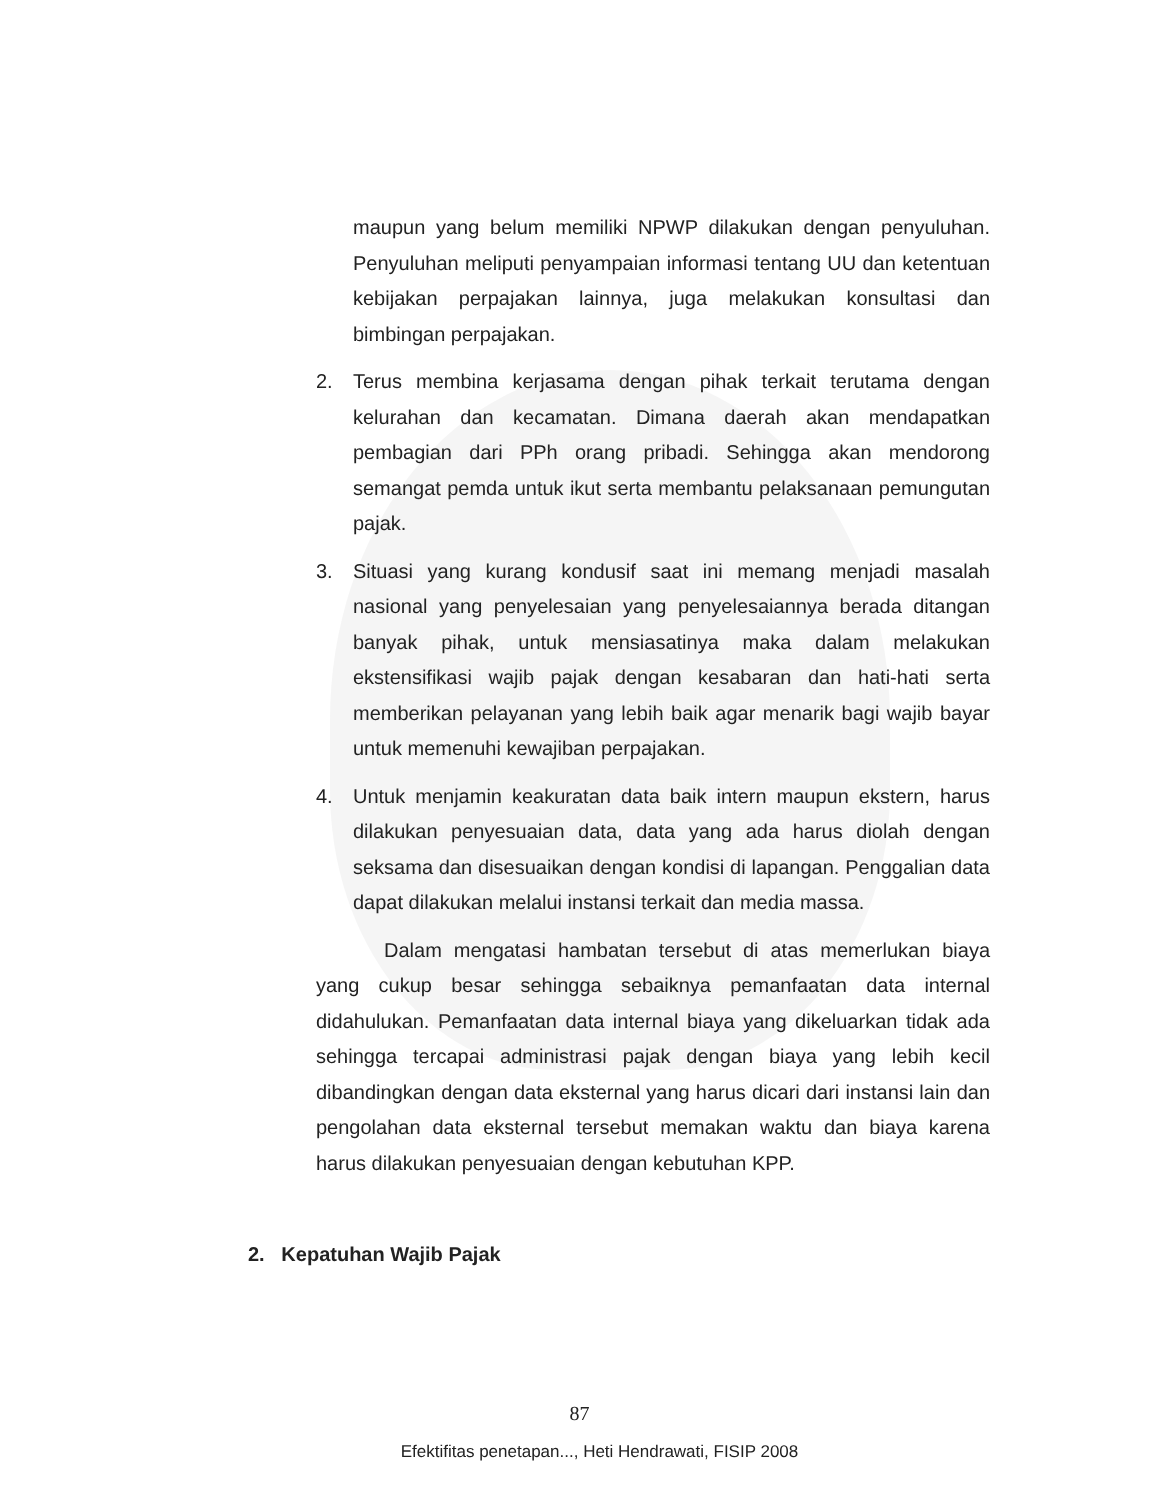maupun yang belum memiliki NPWP dilakukan dengan penyuluhan. Penyuluhan meliputi penyampaian informasi tentang UU dan ketentuan kebijakan perpajakan lainnya, juga melakukan konsultasi dan bimbingan perpajakan.
2. Terus membina kerjasama dengan pihak terkait terutama dengan kelurahan dan kecamatan. Dimana daerah akan mendapatkan pembagian dari PPh orang pribadi. Sehingga akan mendorong semangat pemda untuk ikut serta membantu pelaksanaan pemungutan pajak.
3. Situasi yang kurang kondusif saat ini memang menjadi masalah nasional yang penyelesaian yang penyelesaiannya berada ditangan banyak pihak, untuk mensiasatinya maka dalam melakukan ekstensifikasi wajib pajak dengan kesabaran dan hati-hati serta memberikan pelayanan yang lebih baik agar menarik bagi wajib bayar untuk memenuhi kewajiban perpajakan.
4. Untuk menjamin keakuratan data baik intern maupun ekstern, harus dilakukan penyesuaian data, data yang ada harus diolah dengan seksama dan disesuaikan dengan kondisi di lapangan. Penggalian data dapat dilakukan melalui instansi terkait dan media massa.
Dalam mengatasi hambatan tersebut di atas memerlukan biaya yang cukup besar sehingga sebaiknya pemanfaatan data internal didahulukan. Pemanfaatan data internal biaya yang dikeluarkan tidak ada sehingga tercapai administrasi pajak dengan biaya yang lebih kecil dibandingkan dengan data eksternal yang harus dicari dari instansi lain dan pengolahan data eksternal tersebut memakan waktu dan biaya karena harus dilakukan penyesuaian dengan kebutuhan KPP.
2. Kepatuhan Wajib Pajak
87
Efektifitas penetapan..., Heti Hendrawati, FISIP 2008